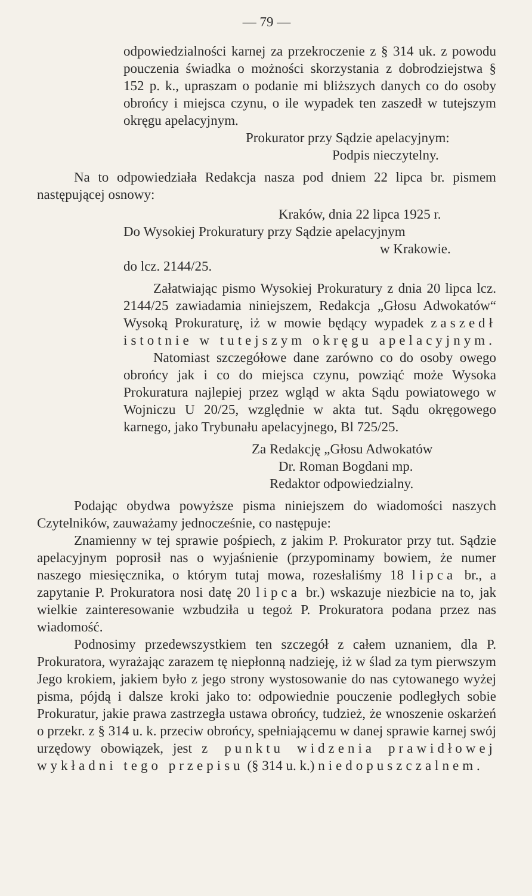— 79 —
odpowiedzialności karnej za przekroczenie z § 314 uk. z powodu pouczenia świadka o możności skorzystania z dobrodziejstwa § 152 p. k., upraszam o podanie mi bliższych danych co do osoby obrońcy i miejsca czynu, o ile wypadek ten zaszedł w tutejszym okręgu apelacyjnym.
Prokurator przy Sądzie apelacyjnym:
Podpis nieczytelny.
Na to odpowiedziała Redakcja nasza pod dniem 22 lipca br. pismem następującej osnowy:
Kraków, dnia 22 lipca 1925 r.
Do Wysokiej Prokuratury przy Sądzie apelacyjnym
w Krakowie.
do lcz. 2144/25.
Załatwiając pismo Wysokiej Prokuratury z dnia 20 lipca lcz. 2144/25 zawiadamia niniejszem, Redakcja „Głosu Adwokatów“ Wysoką Prokuraturę, iż w mowie będący wypadek zaszedł istotnie w tutejszym okręgu apelacyjnym.
Natomiast szczegółowe dane zarówno co do osoby owego obrońcy jak i co do miejsca czynu, powziąć może Wysoka Prokuratura najlepiej przez wgląd w akta Sądu powiatowego w Wojniczu U 20/25, względnie w akta tut. Sądu okręgowego karnego, jako Trybunału apelacyjnego, Bl 725/25.
Za Redakcję „Głosu Adwokatów
Dr. Roman Bogdani mp.
Redaktor odpowiedzialny.
Podając obydwa powyższe pisma niniejszem do wiadomości naszych Czytelników, zauważamy jednocześnie, co następuje:
Znamienny w tej sprawie pośpiech, z jakim P. Prokurator przy tut. Sądzie apelacyjnym poprosił nas o wyjaśnienie (przypominamy bowiem, że numer naszego miesięcznika, o którym tutaj mowa, rozesłaliśmy 18 lipca br., a zapytanie P. Prokuratora nosi datę 20 lipca br.) wskazuje niezbicie na to, jak wielkie zainteresowanie wzbudziła u tegoż P. Prokuratora podana przez nas wiadomość.
Podnosimy przedewszystkiem ten szczegół z całem uznaniem, dla P. Prokuratora, wyrażając zarazem tę niepłonną nadzieję, iż w ślad za tym pierwszym Jego krokiem, jakiem było z jego strony wystosowanie do nas cytowanego wyżej pisma, pójdą i dalsze kroki jako to: odpowiednie pouczenie podległych sobie Prokuratur, jakie prawa zastrzegła ustawa obrońcy, tudzież, że wnoszenie oskarżeń o przekr. z § 314 u. k. przeciw obrońcy, spełniającemu w danej sprawie karnej swój urzędowy obowiązek, jest z punktu widzenia prawidłowej wykładni tego przepisu (§ 314 u. k.) niedopuszczalnem.